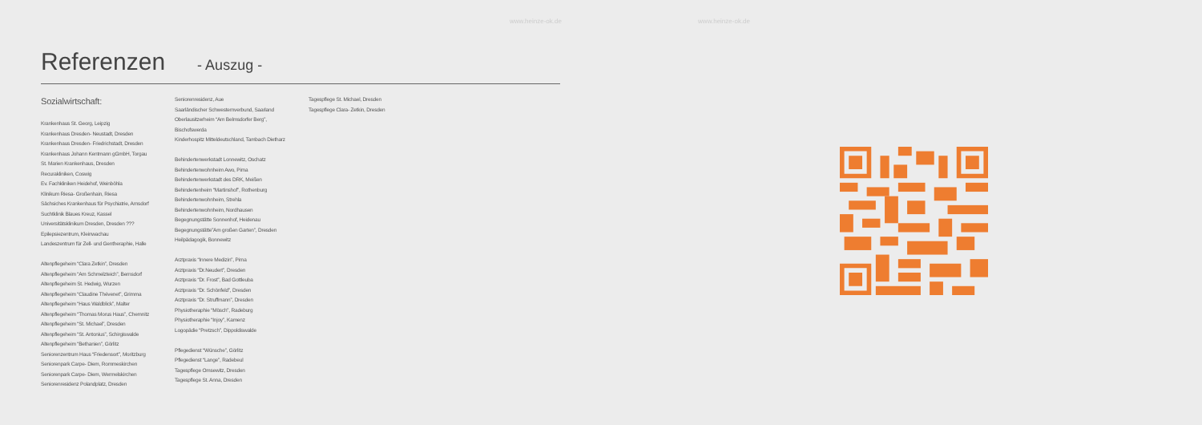www.heinze-ok.de www.heinze-ok.de
Referenzen
- Auszug -
Sozialwirtschaft:
Krankenhaus St. Georg, Leipzig
Krankenhaus Dresden- Neustadt, Dresden
Krankenhaus Dresden- Friedrichstadt, Dresden
Krankenhaus Johann Kentmann gGmbH, Torgau
St. Marien Krankenhaus, Dresden
Recurakliniken, Coswig
Ev. Fachkliniken Heidehof, Weinböhla
Klinikum Riesa- Großenhain, Riesa
Sächsiches Krankenhaus für Psychiatrie, Arnsdorf
Suchtklinik Blaues Kreuz, Kassel
Universitätsklinikum Dresden, Dresden ???
Epilepsiezentrum, Kleinwachau
Landeszentrum für Zell- und Gentheraphie, Halle
Altenpflegeheim “Clara Zetkin”, Dresden
Altenpflegeheim “Am Schmelzteich”, Bernsdorf
Altenpflegeheim St. Hedwig, Wurzen
Altenpflegeheim “Claudine Thévenet”, Grimma
Altenpflegeheim “Haus Waldblick”, Malter
Altenpflegeheim “Thomas Morus Haus”, Chemnitz
Altenpflegeheim “St. Michael”, Dresden
Altenpflegeheim “St. Antonius”, Schirgiswalde
Altenpflegeheim “Bethanien”, Görlitz
Seniorenzentrum Haus “Friedensort”, Moritzburg
Seniorenpark Carpe- Diem, Rommeskirchen
Seniorenpark Carpe- Diem, Wermelskirchen
Seniorenresidenz Polandplatz, Dresden
Seniorenresidenz, Aue
Saarländischer Schwesternverbund, Saarland
Oberlausitzerheim “Am Belmsdorfer Berg”,
Bischofswerda
Kinderhospitz Mitteldeutschland, Tambach Dietharz
Behindertenwerkstadt Lonnewitz, Oschatz
Behindertenwohnheim Awo, Pirna
Behindertenwerkstadt des DRK, Meißen
Behindertenheim “Martinshof”, Rothenburg
Behindertenwohnheim, Strehla
Behindertenwohnheim, Nordhausen
Begegnungstätte Sonnenhof, Heidenau
Begegnungstätte”Am großen Garten”, Dresden
Heilpädagogik, Bonnewitz
Arztpraxis “Innere Medizin”, Pirna
Arztpraxis “Dr.Neudert”, Dresden
Arztpraxis “Dr. Frost”, Bad Gottleuba
Arztpraxis “Dr. Schönfeld”, Dresden
Arztpraxis “Dr. Struffmann”, Dresden
Physiotheraphie “Mösch”, Radeburg
Physiotheraphie “Injoy”, Kamenz
Logopädie “Pretzsch”, Dippoldiswalde
Pflegedienst “Wünsche”, Görlitz
Pflegedienst “Lange”, Radebeul
Tagespflege Omsewitz, Dresden
Tagespflege St. Anna, Dresden
Tagespflege St. Michael, Dresden
Tagespflege Clara- Zetkin, Dresden